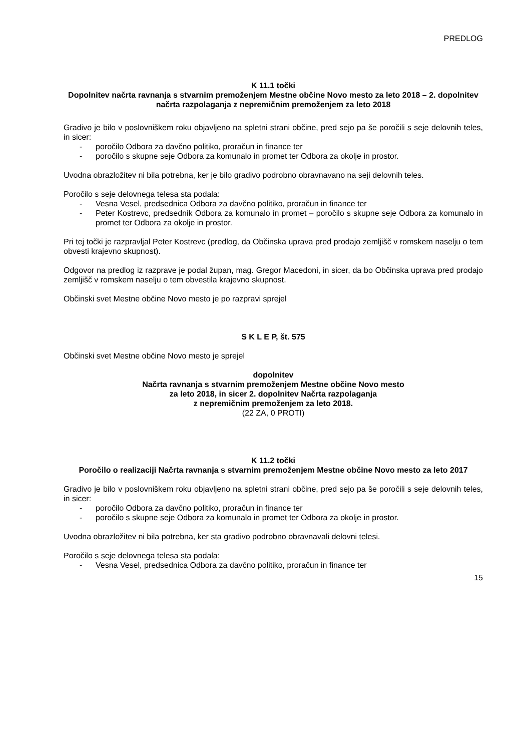PREDLOG
K 11.1 točki
Dopolnitev načrta ravnanja s stvarnim premoženjem Mestne občine Novo mesto za leto 2018 – 2. dopolnitev načrta razpolaganja z nepremičnim premoženjem za leto 2018
Gradivo je bilo v poslovniškem roku objavljeno na spletni strani občine, pred sejo pa še poročili s seje delovnih teles, in sicer:
- poročilo Odbora za davčno politiko, proračun in finance ter
- poročilo s skupne seje Odbora za komunalo in promet ter Odbora za okolje in prostor.
Uvodna obrazložitev ni bila potrebna, ker je bilo gradivo podrobno obravnavano na seji delovnih teles.
Poročilo s seje delovnega telesa sta podala:
- Vesna Vesel, predsednica Odbora za davčno politiko, proračun in finance ter
- Peter Kostrevc, predsednik Odbora za komunalo in promet – poročilo s skupne seje Odbora za komunalo in promet ter Odbora za okolje in prostor.
Pri tej točki je razpravljal Peter Kostrevc (predlog, da Občinska uprava pred prodajo zemljišč v romskem naselju o tem obvesti krajevno skupnost).
Odgovor na predlog iz razprave je podal župan, mag. Gregor Macedoni, in sicer, da bo Občinska uprava pred prodajo zemljišč v romskem naselju o tem obvestila krajevno skupnost.
Občinski svet Mestne občine Novo mesto je po razpravi sprejel
S K L E P, št. 575
Občinski svet Mestne občine Novo mesto je sprejel
dopolnitev
Načrta ravnanja s stvarnim premoženjem Mestne občine Novo mesto
za leto 2018, in sicer 2. dopolnitev Načrta razpolaganja
z nepremičnim premoženjem za leto 2018.
(22 ZA, 0 PROTI)
K 11.2 točki
Poročilo o realizaciji Načrta ravnanja s stvarnim premoženjem Mestne občine Novo mesto za leto 2017
Gradivo je bilo v poslovniškem roku objavljeno na spletni strani občine, pred sejo pa še poročili s seje delovnih teles, in sicer:
- poročilo Odbora za davčno politiko, proračun in finance ter
- poročilo s skupne seje Odbora za komunalo in promet ter Odbora za okolje in prostor.
Uvodna obrazložitev ni bila potrebna, ker sta gradivo podrobno obravnavali delovni telesi.
Poročilo s seje delovnega telesa sta podala:
- Vesna Vesel, predsednica Odbora za davčno politiko, proračun in finance ter
15